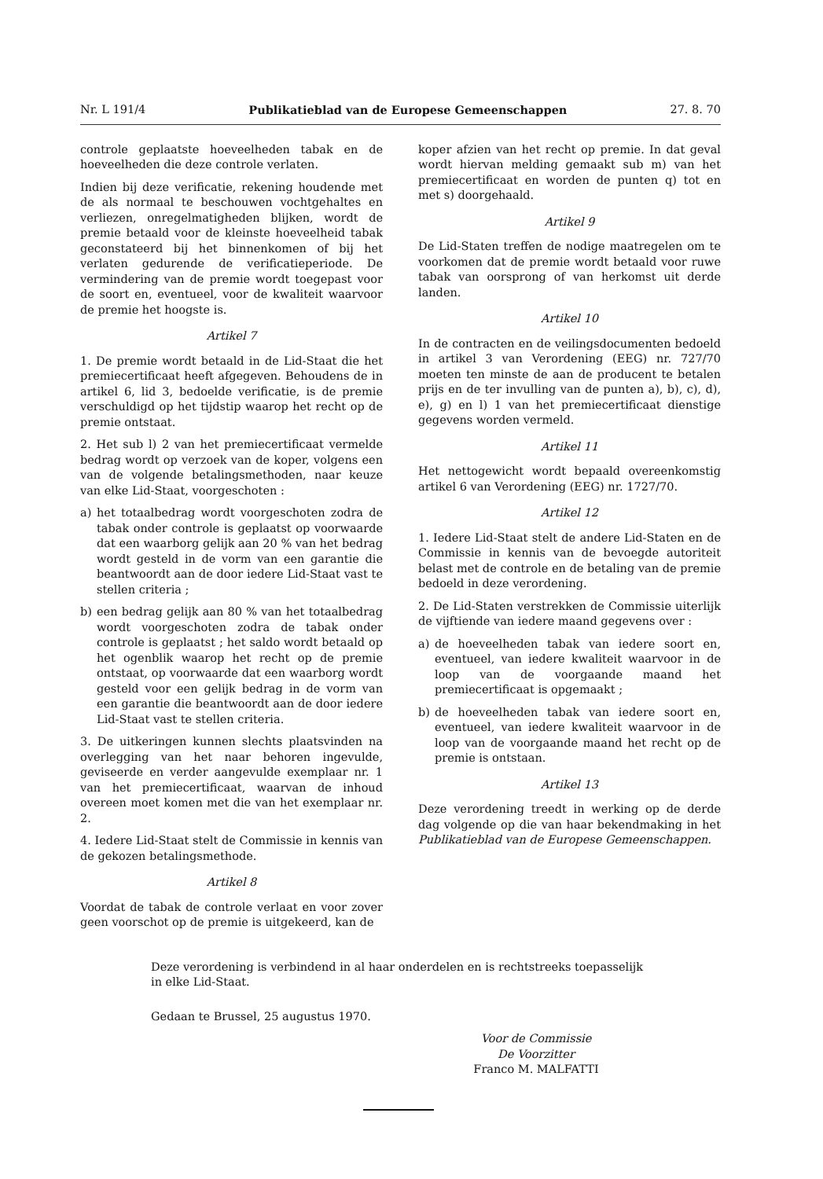Nr. L 191/4 Publikatieblad van de Europese Gemeenschappen 27. 8. 70
controle geplaatste hoeveelheden tabak en de hoeveelheden die deze controle verlaten.
Indien bij deze verificatie, rekening houdende met de als normaal te beschouwen vochtgehaltes en verliezen, onregelmatigheden blijken, wordt de premie betaald voor de kleinste hoeveelheid tabak geconstateerd bij het binnenkomen of bij het verlaten gedurende de verificatieperiode. De vermindering van de premie wordt toegepast voor de soort en, eventueel, voor de kwaliteit waarvoor de premie het hoogste is.
Artikel 7
1. De premie wordt betaald in de Lid-Staat die het premiecertificaat heeft afgegeven. Behoudens de in artikel 6, lid 3, bedoelde verificatie, is de premie verschuldigd op het tijdstip waarop het recht op de premie ontstaat.
2. Het sub l) 2 van het premiecertificaat vermelde bedrag wordt op verzoek van de koper, volgens een van de volgende betalingsmethoden, naar keuze van elke Lid-Staat, voorgeschoten :
a) het totaalbedrag wordt voorgeschoten zodra de tabak onder controle is geplaatst op voorwaarde dat een waarborg gelijk aan 20 % van het bedrag wordt gesteld in de vorm van een garantie die beantwoordt aan de door iedere Lid-Staat vast te stellen criteria ;
b) een bedrag gelijk aan 80 % van het totaalbedrag wordt voorgeschoten zodra de tabak onder controle is geplaatst ; het saldo wordt betaald op het ogenblik waarop het recht op de premie ontstaat, op voorwaarde dat een waarborg wordt gesteld voor een gelijk bedrag in de vorm van een garantie die beantwoordt aan de door iedere Lid-Staat vast te stellen criteria.
3. De uitkeringen kunnen slechts plaatsvinden na overlegging van het naar behoren ingevulde, geviseerde en verder aangevulde exemplaar nr. 1 van het premiecertificaat, waarvan de inhoud overeen moet komen met die van het exemplaar nr. 2.
4. Iedere Lid-Staat stelt de Commissie in kennis van de gekozen betalingsmethode.
Artikel 8
Voordat de tabak de controle verlaat en voor zover geen voorschot op de premie is uitgekeerd, kan de
koper afzien van het recht op premie. In dat geval wordt hiervan melding gemaakt sub m) van het premiecertificaat en worden de punten q) tot en met s) doorgehaald.
Artikel 9
De Lid-Staten treffen de nodige maatregelen om te voorkomen dat de premie wordt betaald voor ruwe tabak van oorsprong of van herkomst uit derde landen.
Artikel 10
In de contracten en de veilingsdocumenten bedoeld in artikel 3 van Verordening (EEG) nr. 727/70 moeten ten minste de aan de producent te betalen prijs en de ter invulling van de punten a), b), c), d), e), g) en l) 1 van het premiecertificaat dienstige gegevens worden vermeld.
Artikel 11
Het nettogewicht wordt bepaald overeenkomstig artikel 6 van Verordening (EEG) nr. 1727/70.
Artikel 12
1. Iedere Lid-Staat stelt de andere Lid-Staten en de Commissie in kennis van de bevoegde autoriteit belast met de controle en de betaling van de premie bedoeld in deze verordening.
2. De Lid-Staten verstrekken de Commissie uiterlijk de vijftiende van iedere maand gegevens over :
a) de hoeveelheden tabak van iedere soort en, eventueel, van iedere kwaliteit waarvoor in de loop van de voorgaande maand het premiecertificaat is opgemaakt ;
b) de hoeveelheden tabak van iedere soort en, eventueel, van iedere kwaliteit waarvoor in de loop van de voorgaande maand het recht op de premie is ontstaan.
Artikel 13
Deze verordening treedt in werking op de derde dag volgende op die van haar bekendmaking in het Publikatieblad van de Europese Gemeenschappen.
Deze verordening is verbindend in al haar onderdelen en is rechtstreeks toepasselijk in elke Lid-Staat.
Gedaan te Brussel, 25 augustus 1970.
Voor de Commissie
De Voorzitter
Franco M. MALFATTI